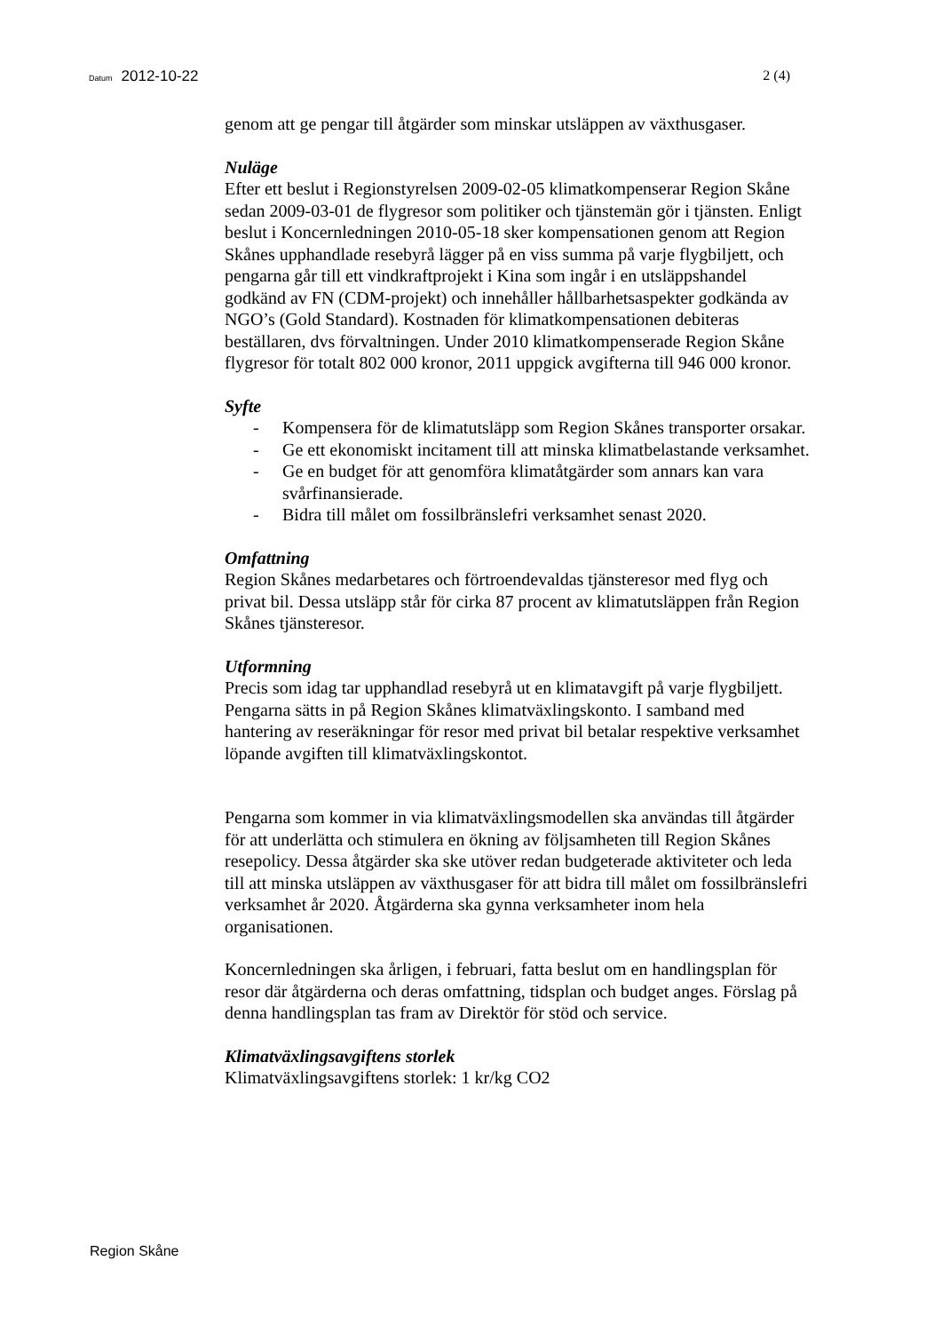Datum 2012-10-22 2 (4)
genom att ge pengar till åtgärder som minskar utsläppen av växthusgaser.
Nuläge
Efter ett beslut i Regionstyrelsen 2009-02-05 klimatkompenserar Region Skåne sedan 2009-03-01 de flygresor som politiker och tjänstemän gör i tjänsten. Enligt beslut i Koncernledningen 2010-05-18 sker kompensationen genom att Region Skånes upphandlade resebyrå lägger på en viss summa på varje flygbiljett, och pengarna går till ett vindkraftprojekt i Kina som ingår i en utsläppshandel godkänd av FN (CDM-projekt) och innehåller hållbarhetsaspekter godkända av NGO’s (Gold Standard). Kostnaden för klimatkompensationen debiteras beställaren, dvs förvaltningen. Under 2010 klimatkompenserade Region Skåne flygresor för totalt 802 000 kronor, 2011 uppgick avgifterna till 946 000 kronor.
Syfte
- Kompensera för de klimatutsläpp som Region Skånes transporter orsakar.
- Ge ett ekonomiskt incitament till att minska klimatbelastande verksamhet.
- Ge en budget för att genomföra klimatåtgärder som annars kan vara svårfinansierade.
- Bidra till målet om fossilbränslefri verksamhet senast 2020.
Omfattning
Region Skånes medarbetares och förtroendevaldas tjänsteresor med flyg och privat bil. Dessa utsläpp står för cirka 87 procent av klimatutsläppen från Region Skånes tjänsteresor.
Utformning
Precis som idag tar upphandlad resebyrå ut en klimatavgift på varje flygbiljett. Pengarna sätts in på Region Skånes klimatväxlingskonto. I samband med hantering av reseräkningar för resor med privat bil betalar respektive verksamhet löpande avgiften till klimatväxlingskontot.
Pengarna som kommer in via klimatväxlingsmodellen ska användas till åtgärder för att underlätta och stimulera en ökning av följsamheten till Region Skånes resepolicy. Dessa åtgärder ska ske utöver redan budgeterade aktiviteter och leda till att minska utsläppen av växthusgaser för att bidra till målet om fossilbränslefri verksamhet år 2020. Åtgärderna ska gynna verksamheter inom hela organisationen.
Koncernledningen ska årligen, i februari, fatta beslut om en handlingsplan för resor där åtgärderna och deras omfattning, tidsplan och budget anges. Förslag på denna handlingsplan tas fram av Direktör för stöd och service.
Klimatväxlingsavgiftens storlek
Klimatväxlingsavgiftens storlek: 1 kr/kg CO2
Region Skåne